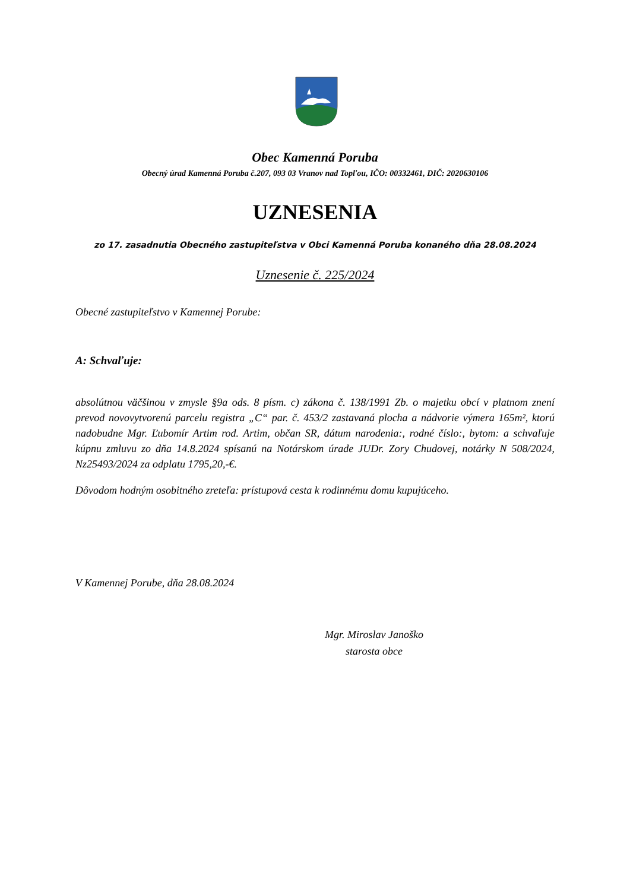Obec Kamenná Poruba
Obecný úrad Kamenná Poruba č.207, 093 03 Vranov nad Topľou, IČO: 00332461, DIČ: 2020630106
UZNESENIA
zo 17. zasadnutia Obecného zastupiteľstva v Obci Kamenná Poruba konaného dňa 28.08.2024
Uznesenie č. 225/2024
Obecné zastupiteľstvo v Kamennej Porube:
A: Schvaľuje:
absolútnou väčšinou v zmysle §9a ods. 8 písm. c) zákona č. 138/1991 Zb. o majetku obcí v platnom znení prevod novovytvorenú parcelu registra „C“ par. č. 453/2 zastavaná plocha a nádvorie výmera 165m², ktorú nadobudne Mgr. Ľubomír Artim rod. Artim, občan SR, dátum narodenia:, rodné číslo:, bytom: a schvaľuje kúpnu zmluvu zo dňa 14.8.2024 spísanú na Notárskom úrade JUDr. Zory Chudovej, notárky N 508/2024, Nz25493/2024 za odplatu 1795,20,-€.
Dôvodom hodným osobitného zreteľa: prístupová cesta k rodinnému domu kupujúceho.
V Kamennej Porube, dňa 28.08.2024
Mgr. Miroslav Janoško
starosta obce